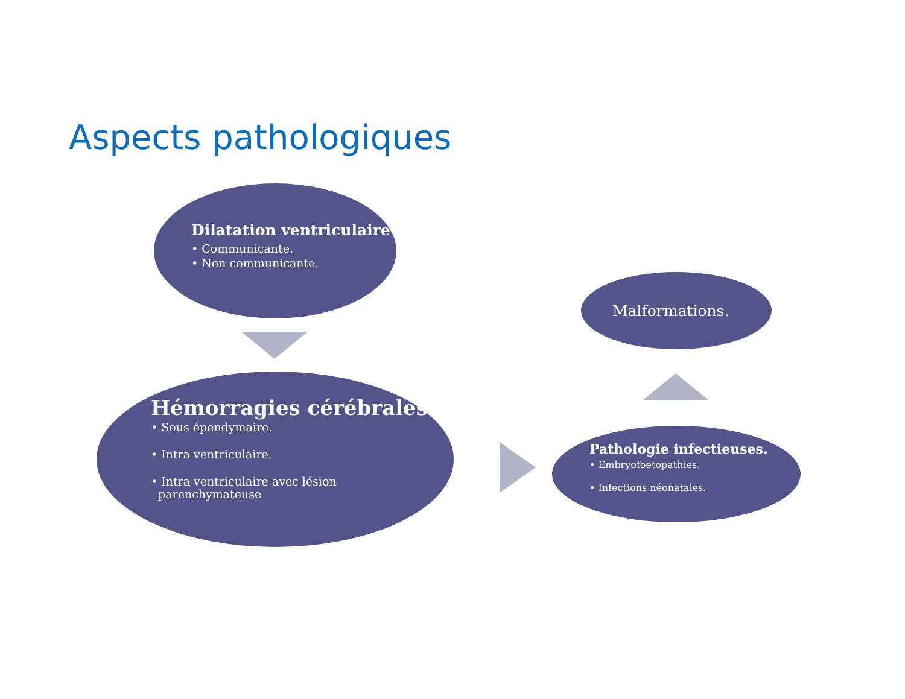Aspects pathologiques
Dilatation ventriculaire
• Communicante.
• Non communicante.
Hémorragies cérébrales.
• Sous épendymaire.
• Intra ventriculaire.
• Intra ventriculaire avec lésion
parenchymateuse
Malformations.
Pathologie infectieuses.
• Embryofoetopathies.
• Infections néonatales.